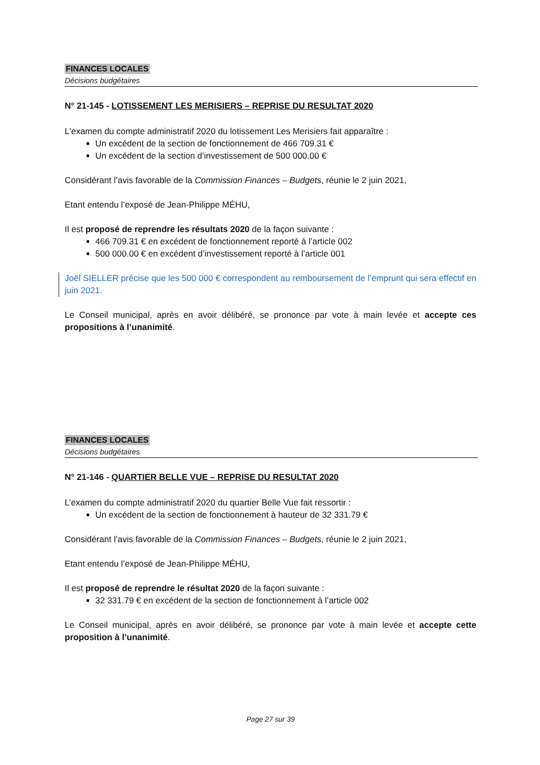FINANCES LOCALES
Décisions budgétaires
N° 21-145 - LOTISSEMENT LES MERISIERS – REPRISE DU RESULTAT 2020
L'examen du compte administratif 2020 du lotissement Les Merisiers fait apparaître :
Un excédent de la section de fonctionnement de 466 709.31 €
Un excédent de la section d’investissement de 500 000.00 €
Considérant l’avis favorable de la Commission Finances – Budgets, réunie le 2 juin 2021,
Etant entendu l’exposé de Jean-Philippe MÉHU,
Il est proposé de reprendre les résultats 2020 de la façon suivante :
466 709.31 € en excédent de fonctionnement reporté à l’article 002
500 000.00 € en excédent d’investissement reporté à l’article 001
Joël SIELLER précise que les 500 000 € correspondent au remboursement de l’emprunt qui sera effectif en juin 2021.
Le Conseil municipal, après en avoir délibéré, se prononce par vote à main levée et accepte ces propositions à l’unanimité.
FINANCES LOCALES
Décisions budgétaires
N° 21-146 - QUARTIER BELLE VUE – REPRISE DU RESULTAT 2020
L’examen du compte administratif 2020 du quartier Belle Vue fait ressortir :
Un excédent de la section de fonctionnement à hauteur de 32 331.79 €
Considérant l’avis favorable de la Commission Finances – Budgets, réunie le 2 juin 2021,
Etant entendu l’exposé de Jean-Philippe MÉHU,
Il est proposé de reprendre le résultat 2020 de la façon suivante :
32 331.79 € en excédent de la section de fonctionnement à l’article 002
Le Conseil municipal, après en avoir délibéré, se prononce par vote à main levée et accepte cette proposition à l’unanimité.
Page 27 sur 39